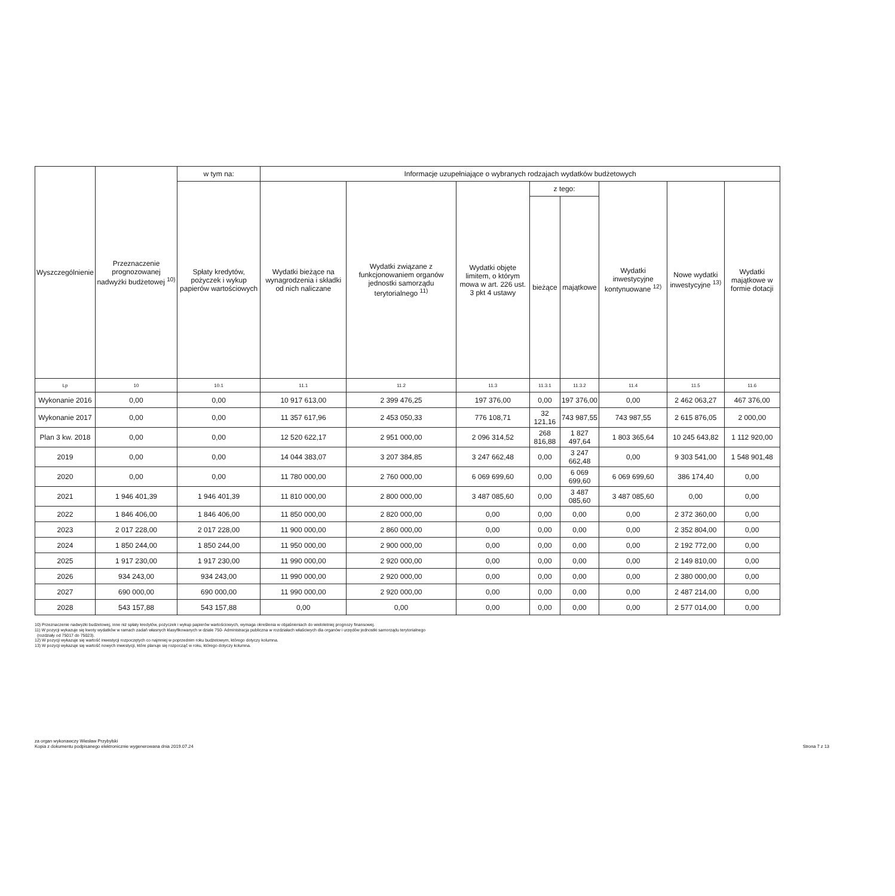| Wyszczególnienie | Przeznaczenie prognozowanej nadwyżki budżetowej <sup>10)</sup> | w tym na: | Informacje uzupełniające o wybranych rodzajach wydatków budżetowych | | | | | | | |
| --- | --- | --- | --- | --- | --- | --- | --- | --- | --- | --- |
| | | Spłaty kredytów, pożyczek i wykup papierów wartościowych | Wydatki bieżące na wynagrodzenia i składki od nich naliczane | Wydatki związane z funkcjonowaniem organów jednostki samorządu terytorialnego <sup>11)</sup> | Wydatki objęte limitem, o którym mowa w art. 226 ust. 3 pkt 4 ustawy | z tego: | | Wydatki inwestycyjne kontynuowane <sup>12)</sup> | Nowe wydatki inwestycyjne <sup>13)</sup> | Wydatki majątkowe w formie dotacji |
| | | | | | | bieżące | majątkowe | | | |
| Lp | 10 | 10.1 | 11.1 | 11.2 | 11.3 | 11.3.1 | 11.3.2 | 11.4 | 11.5 | 11.6 |
| Wykonanie 2016 | 0,00 | 0,00 | 10 917 613,00 | 2 399 476,25 | 197 376,00 | 0,00 | 197 376,00 | 0,00 | 2 462 063,27 | 467 376,00 |
| Wykonanie 2017 | 0,00 | 0,00 | 11 357 617,96 | 2 453 050,33 | 776 108,71 | 32 121,16 | 743 987,55 | 743 987,55 | 2 615 876,05 | 2 000,00 |
| Plan 3 kw. 2018 | 0,00 | 0,00 | 12 520 622,17 | 2 951 000,00 | 2 096 314,52 | 268 816,88 | 1 827 497,64 | 1 803 365,64 | 10 245 643,82 | 1 112 920,00 |
| 2019 | 0,00 | 0,00 | 14 044 383,07 | 3 207 384,85 | 3 247 662,48 | 0,00 | 3 247 662,48 | 0,00 | 9 303 541,00 | 1 548 901,48 |
| 2020 | 0,00 | 0,00 | 11 780 000,00 | 2 760 000,00 | 6 069 699,60 | 0,00 | 6 069 699,60 | 6 069 699,60 | 386 174,40 | 0,00 |
| 2021 | 1 946 401,39 | 1 946 401,39 | 11 810 000,00 | 2 800 000,00 | 3 487 085,60 | 0,00 | 3 487 085,60 | 3 487 085,60 | 0,00 | 0,00 |
| 2022 | 1 846 406,00 | 1 846 406,00 | 11 850 000,00 | 2 820 000,00 | 0,00 | 0,00 | 0,00 | 0,00 | 2 372 360,00 | 0,00 |
| 2023 | 2 017 228,00 | 2 017 228,00 | 11 900 000,00 | 2 860 000,00 | 0,00 | 0,00 | 0,00 | 0,00 | 2 352 804,00 | 0,00 |
| 2024 | 1 850 244,00 | 1 850 244,00 | 11 950 000,00 | 2 900 000,00 | 0,00 | 0,00 | 0,00 | 0,00 | 2 192 772,00 | 0,00 |
| 2025 | 1 917 230,00 | 1 917 230,00 | 11 990 000,00 | 2 920 000,00 | 0,00 | 0,00 | 0,00 | 0,00 | 2 149 810,00 | 0,00 |
| 2026 | 934 243,00 | 934 243,00 | 11 990 000,00 | 2 920 000,00 | 0,00 | 0,00 | 0,00 | 0,00 | 2 380 000,00 | 0,00 |
| 2027 | 690 000,00 | 690 000,00 | 11 990 000,00 | 2 920 000,00 | 0,00 | 0,00 | 0,00 | 0,00 | 2 487 214,00 | 0,00 |
| 2028 | 543 157,88 | 543 157,88 | 0,00 | 0,00 | 0,00 | 0,00 | 0,00 | 0,00 | 2 577 014,00 | 0,00 |
10) Przeznaczenie nadwyżki budżetowej, inne niż spłaty kredytów, pożyczek i wykup papierów wartościowych, wymaga określenia w objaśnieniach do wieloletniej prognozy finansowej.
11) W pozycji wykazuje się kwoty wydatków w ramach zadań własnych klasyfikowanych w dziale 750- Administracja publiczna w rozdziałach właściwych dla organów i urzędów jednostki samorządu terytorialnego
(rozdziały od 75017 do 75023).
12) W pozycji wykazuje się wartość inwestycji rozpoczętych co najmniej w poprzednim roku budżetowym, którego dotyczy kolumna.
13) W pozycji wykazuje się wartość nowych inwestycji, które planuje się rozpocząć w roku, którego dotyczy kolumna.
za organ wykonawczy Wiesław Przybylski
Kopia z dokumentu podpisanego elektronicznie wygenerowana dnia 2019.07.24
Strona 7 z 13